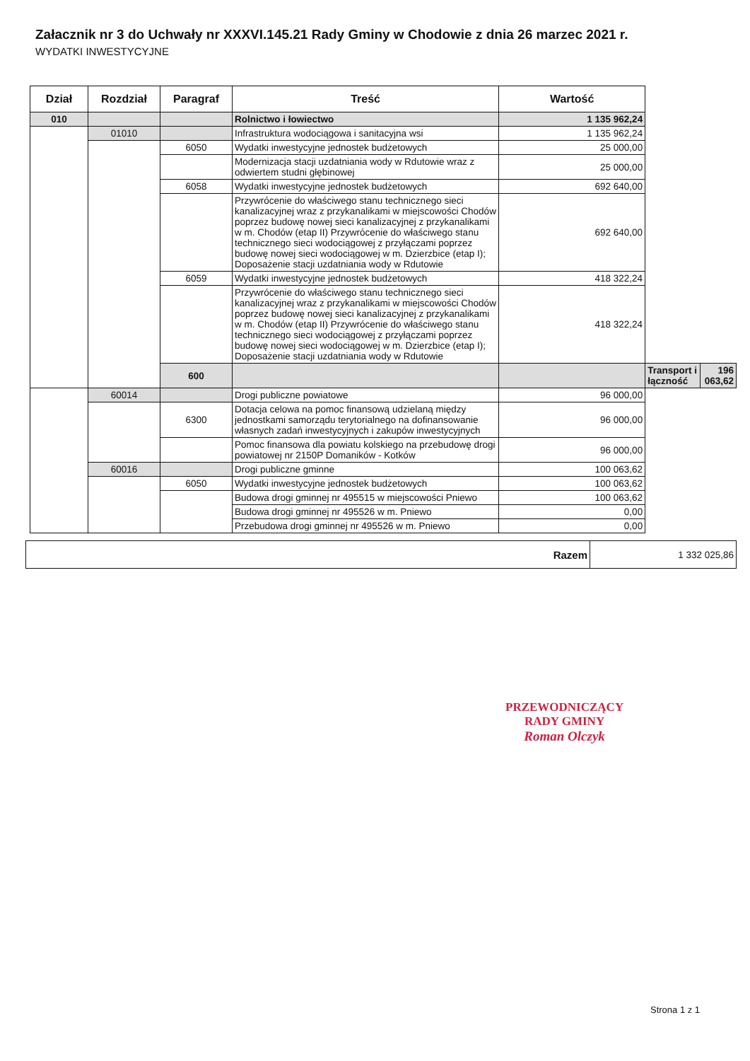Załacznik nr 3 do Uchwały nr XXXVI.145.21 Rady Gminy w Chodowie z dnia 26 marzec 2021 r.
WYDATKI INWESTYCYJNE
| Dział | Rozdział | Paragraf | Treść | Wartość | | |
| --- | --- | --- | --- | --- | --- | --- |
| 010 | | | Rolnictwo i łowiectwo | 1 135 962,24 | | |
| | 01010 | | Infrastruktura wodociągowa i sanitacyjna wsi | 1 135 962,24 | | |
| | | 6050 | Wydatki inwestycyjne jednostek budżetowych | 25 000,00 | | |
| | | | Modernizacja stacji uzdatniania wody w Rdutowie wraz z odwiertem studni głębinowej | 25 000,00 | | |
| | | 6058 | Wydatki inwestycyjne jednostek budżetowych | 692 640,00 | | |
| | | | Przywrócenie do właściwego stanu technicznego sieci kanalizacyjnej wraz z przykanalikami w miejscowości Chodów poprzez budowę nowej sieci kanalizacyjnej z przykanalikami w m. Chodów (etap II) Przywrócenie do właściwego stanu technicznego sieci wodociągowej z przyłączami poprzez budowę nowej sieci wodociągowej w m. Dzierzbice (etap I); Doposażenie stacji uzdatniania wody w Rdutowie | 692 640,00 | | |
| | | 6059 | Wydatki inwestycyjne jednostek budżetowych | 418 322,24 | | |
| | | | Przywrócenie do właściwego stanu technicznego sieci kanalizacyjnej wraz z przykanalikami w miejscowości Chodów poprzez budowę nowej sieci kanalizacyjnej z przykanalikami w m. Chodów (etap II) Przywrócenie do właściwego stanu technicznego sieci wodociągowej z przyłączami poprzez budowę nowej sieci wodociągowej w m. Dzierzbice (etap I); Doposażenie stacji uzdatniania wody w Rdutowie | 418 322,24 | | |
| | | 600 | | | Transport i łączność | 196 063,62 |
| | 60014 | | Drogi publiczne powiatowe | 96 000,00 | | |
| | | 6300 | Dotacja celowa na pomoc finansową udzielaną między jednostkami samorządu terytorialnego na dofinansowanie własnych zadań inwestycyjnych i zakupów inwestycyjnych | 96 000,00 | | |
| | | | Pomoc finansowa dla powiatu kolskiego na przebudowę drogi powiatowej nr 2150P Domaników - Kotków | 96 000,00 | | |
| | 60016 | | Drogi publiczne gminne | 100 063,62 | | |
| | | 6050 | Wydatki inwestycyjne jednostek budżetowych | 100 063,62 | | |
| | | | Budowa drogi gminnej nr 495515 w miejscowości Pniewo | 100 063,62 | | |
| | | | Budowa drogi gminnej nr 495526 w m. Pniewo | 0,00 | | |
| | | | Przebudowa drogi gminnej nr 495526 w m. Pniewo | 0,00 | | |
| Razem | 1 332 025,86 |
PRZEWODNICZĄCY
RADY GMINY
Roman Olczyk
Strona 1 z 1